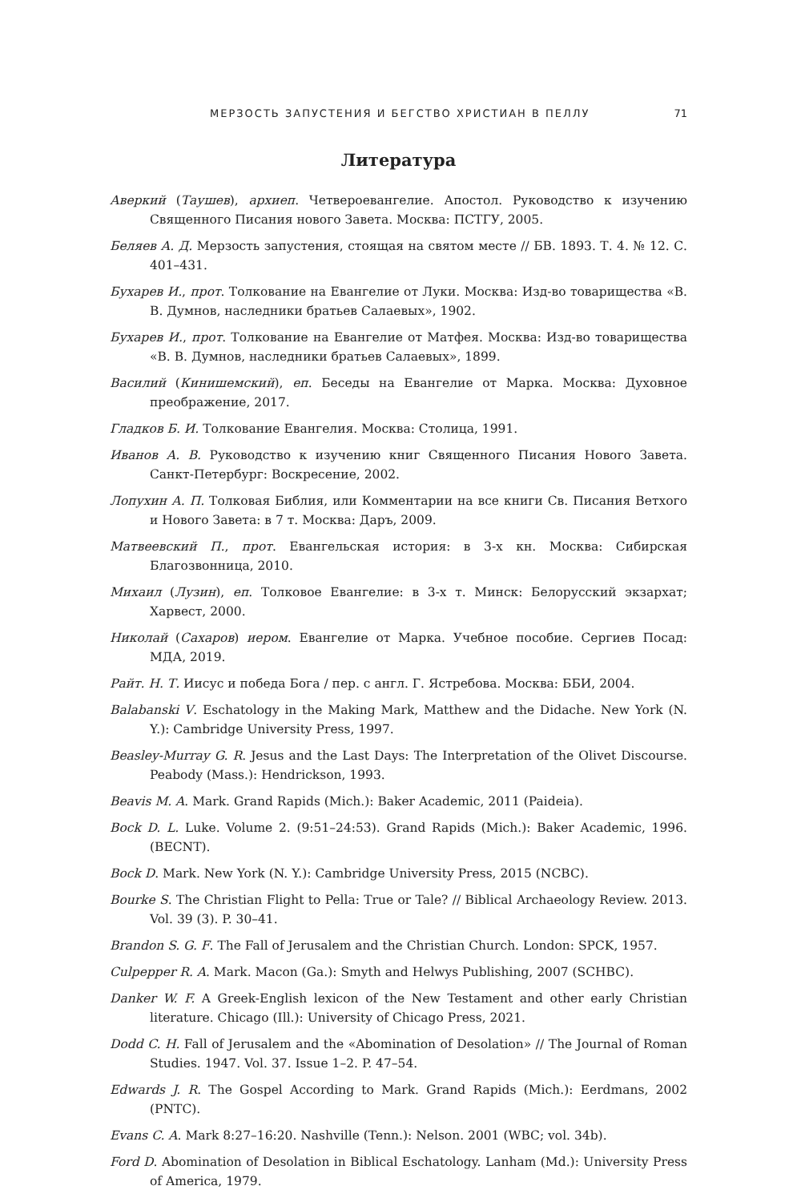МЕРЗОСТЬ ЗАПУСТЕНИЯ И БЕГСТВО ХРИСТИАН В ПЕЛЛУ 71
Литература
Аверкий (Таушев), архиеп. Четвероевангелие. Апостол. Руководство к изучению Священного Писания нового Завета. Москва: ПСТГУ, 2005.
Беляев А. Д. Мерзость запустения, стоящая на святом месте // БВ. 1893. Т. 4. № 12. С. 401–431.
Бухарев И., прот. Толкование на Евангелие от Луки. Москва: Изд-во товарищества «В. В. Думнов, наследники братьев Салаевых», 1902.
Бухарев И., прот. Толкование на Евангелие от Матфея. Москва: Изд-во товарищества «В. В. Думнов, наследники братьев Салаевых», 1899.
Василий (Кинишемский), еп. Беседы на Евангелие от Марка. Москва: Духовное преображение, 2017.
Гладков Б. И. Толкование Евангелия. Москва: Столица, 1991.
Иванов А. В. Руководство к изучению книг Священного Писания Нового Завета. Санкт-Петербург: Воскресение, 2002.
Лопухин А. П. Толковая Библия, или Комментарии на все книги Св. Писания Ветхого и Нового Завета: в 7 т. Москва: Даръ, 2009.
Матвеевский П., прот. Евангельская история: в 3-х кн. Москва: Сибирская Благозвонница, 2010.
Михаил (Лузин), еп. Толковое Евангелие: в 3-х т. Минск: Белорусский экзархат; Харвест, 2000.
Николай (Сахаров) иером. Евангелие от Марка. Учебное пособие. Сергиев Посад: МДА, 2019.
Райт. Н. Т. Иисус и победа Бога / пер. с англ. Г. Ястребова. Москва: ББИ, 2004.
Balabanski V. Eschatology in the Making Mark, Matthew and the Didache. New York (N. Y.): Cambridge University Press, 1997.
Beasley-Murray G. R. Jesus and the Last Days: The Interpretation of the Olivet Discourse. Peabody (Mass.): Hendrickson, 1993.
Beavis M. A. Mark. Grand Rapids (Mich.): Baker Academic, 2011 (Paideia).
Bock D. L. Luke. Volume 2. (9:51–24:53). Grand Rapids (Mich.): Baker Academic, 1996. (BECNT).
Bock D. Mark. New York (N. Y.): Cambridge University Press, 2015 (NCBC).
Bourke S. The Christian Flight to Pella: True or Tale? // Biblical Archaeology Review. 2013. Vol. 39 (3). P. 30–41.
Brandon S. G. F. The Fall of Jerusalem and the Christian Church. London: SPCK, 1957.
Culpepper R. A. Mark. Macon (Ga.): Smyth and Helwys Publishing, 2007 (SCHBC).
Danker W. F. A Greek-English lexicon of the New Testament and other early Christian literature. Chicago (Ill.): University of Chicago Press, 2021.
Dodd C. H. Fall of Jerusalem and the «Abomination of Desolation» // The Journal of Roman Studies. 1947. Vol. 37. Issue 1–2. P. 47–54.
Edwards J. R. The Gospel According to Mark. Grand Rapids (Mich.): Eerdmans, 2002 (PNTC).
Evans C. A. Mark 8:27–16:20. Nashville (Tenn.): Nelson. 2001 (WBC; vol. 34b).
Ford D. Abomination of Desolation in Biblical Eschatology. Lanham (Md.): University Press of America, 1979.